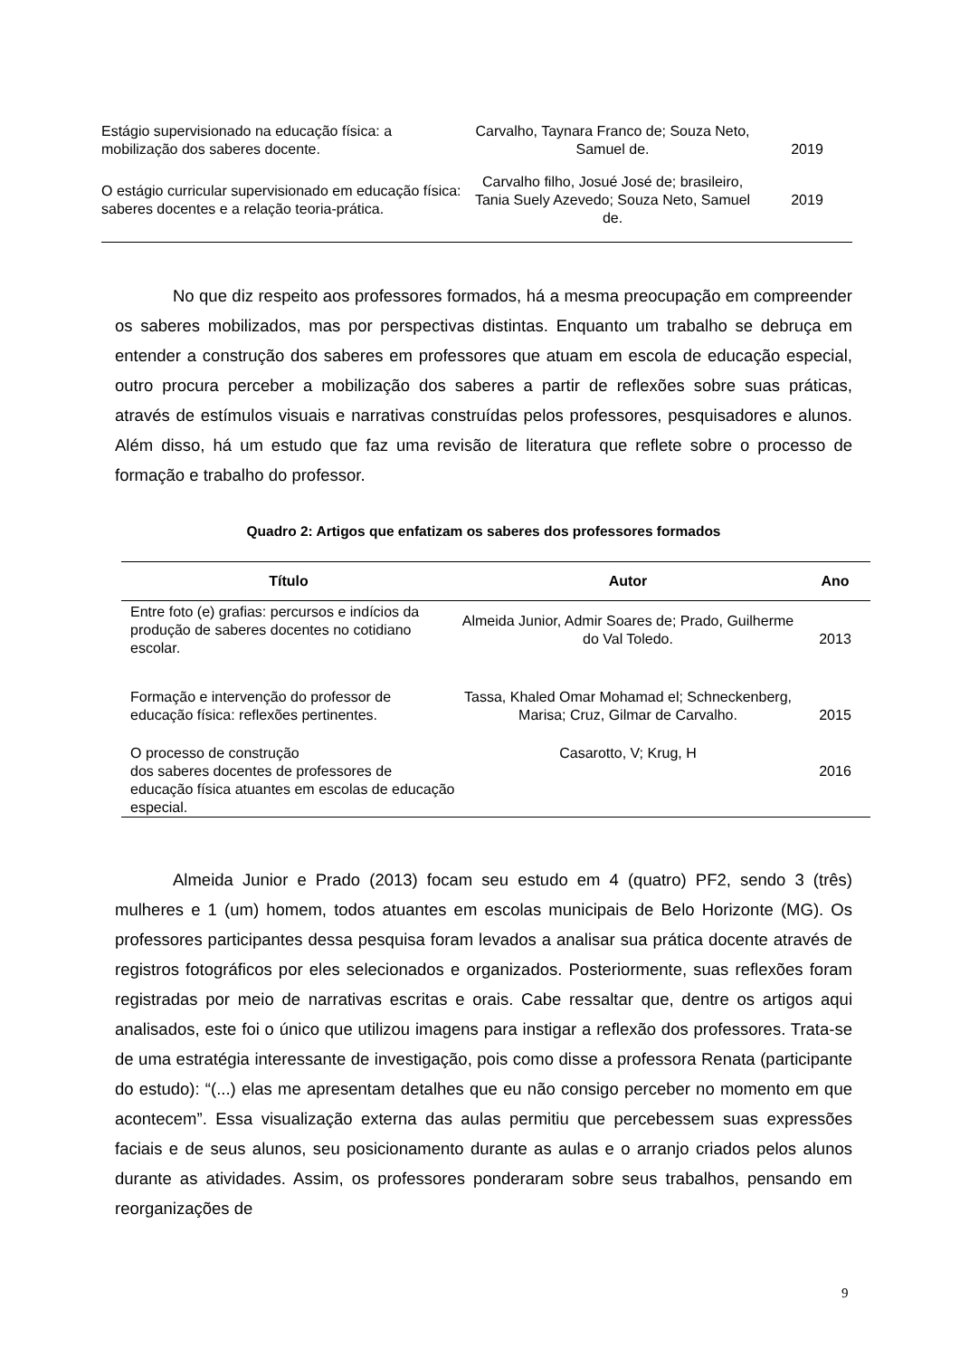| Estágio supervisionado na educação física: a mobilização dos saberes docente. | Carvalho, Taynara Franco de; Souza Neto, Samuel de. | 2019 |
| O estágio curricular supervisionado em educação física: saberes docentes e a relação teoria-prática. | Carvalho filho, Josué José de; brasileiro, Tania Suely Azevedo; Souza Neto, Samuel de. | 2019 |
No que diz respeito aos professores formados, há a mesma preocupação em compreender os saberes mobilizados, mas por perspectivas distintas. Enquanto um trabalho se debruça em entender a construção dos saberes em professores que atuam em escola de educação especial, outro procura perceber a mobilização dos saberes a partir de reflexões sobre suas práticas, através de estímulos visuais e narrativas construídas pelos professores, pesquisadores e alunos. Além disso, há um estudo que faz uma revisão de literatura que reflete sobre o processo de formação e trabalho do professor.
Quadro 2: Artigos que enfatizam os saberes dos professores formados
| Título | Autor | Ano |
| --- | --- | --- |
| Entre foto (e) grafias: percursos e indícios da produção de saberes docentes no cotidiano escolar. | Almeida Junior, Admir Soares de; Prado, Guilherme do Val Toledo. | 2013 |
| Formação e intervenção do professor de educação física: reflexões pertinentes. | Tassa, Khaled Omar Mohamad el; Schneckenberg, Marisa; Cruz, Gilmar de Carvalho. | 2015 |
| O processo de construção dos saberes docentes de professores de educação física atuantes em escolas de educação especial. | Casarotto, V; Krug, H | 2016 |
Almeida Junior e Prado (2013) focam seu estudo em 4 (quatro) PF2, sendo 3 (três) mulheres e 1 (um) homem, todos atuantes em escolas municipais de Belo Horizonte (MG). Os professores participantes dessa pesquisa foram levados a analisar sua prática docente através de registros fotográficos por eles selecionados e organizados. Posteriormente, suas reflexões foram registradas por meio de narrativas escritas e orais. Cabe ressaltar que, dentre os artigos aqui analisados, este foi o único que utilizou imagens para instigar a reflexão dos professores. Trata-se de uma estratégia interessante de investigação, pois como disse a professora Renata (participante do estudo): “(...) elas me apresentam detalhes que eu não consigo perceber no momento em que acontecem”. Essa visualização externa das aulas permitiu que percebessem suas expressões faciais e de seus alunos, seu posicionamento durante as aulas e o arranjo criados pelos alunos durante as atividades. Assim, os professores ponderaram sobre seus trabalhos, pensando em reorganizações de
9